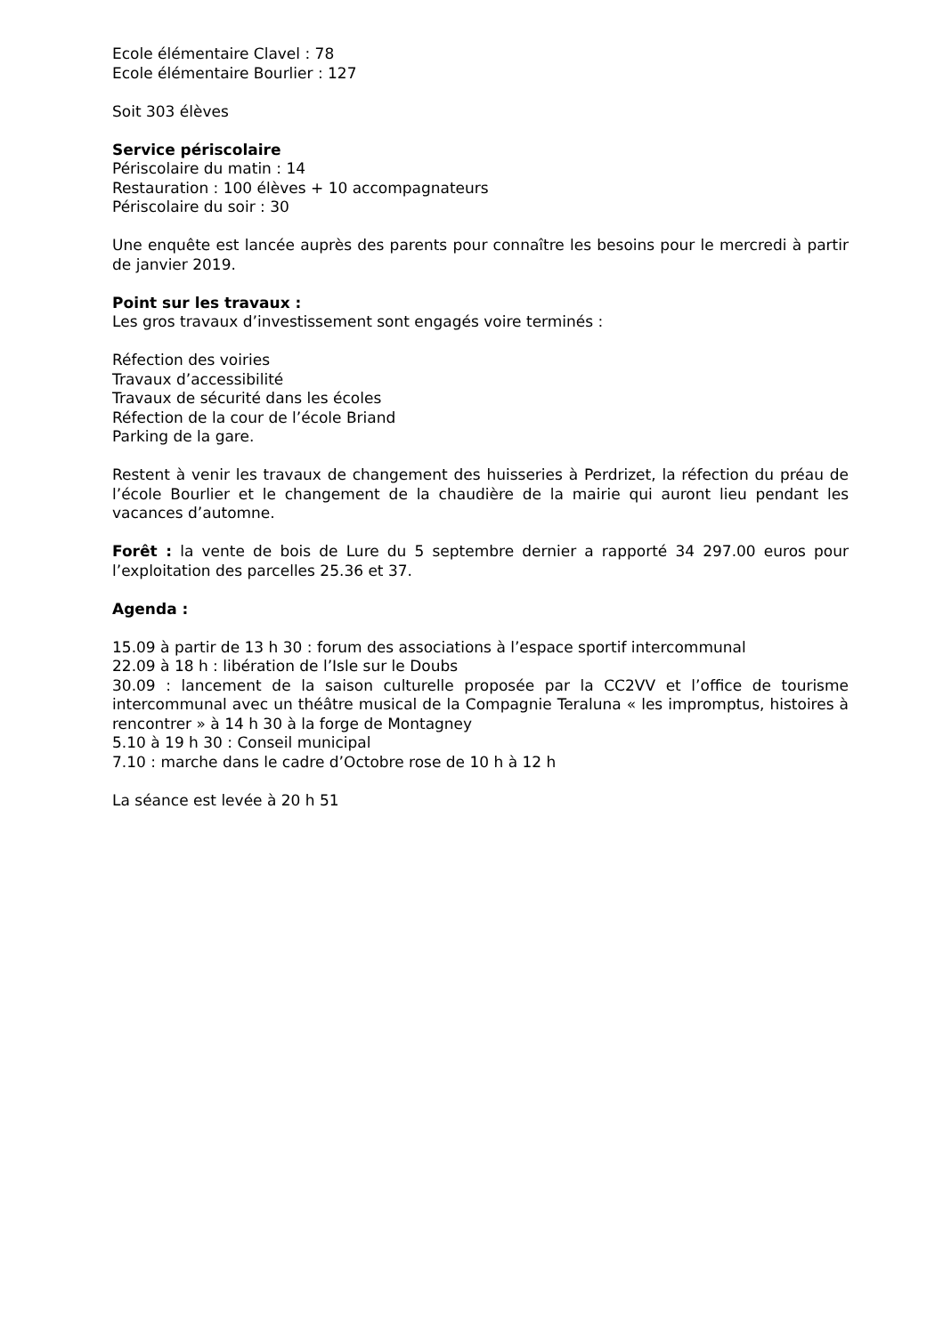Ecole élémentaire Clavel : 78
Ecole élémentaire Bourlier : 127
Soit 303 élèves
Service périscolaire
Périscolaire du matin : 14
Restauration : 100 élèves + 10 accompagnateurs
Périscolaire du soir : 30
Une enquête est lancée auprès des parents pour connaître les besoins pour le mercredi à partir de janvier 2019.
Point sur les travaux :
Les gros travaux d’investissement sont engagés voire terminés :
Réfection des voiries
Travaux d’accessibilité
Travaux de sécurité dans les écoles
Réfection de la cour de l’école Briand
Parking de la gare.
Restent à venir les travaux de changement des huisseries à Perdrizet, la réfection du préau de l’école Bourlier et le changement de la chaudière de la mairie qui auront lieu pendant les vacances d’automne.
Forêt : la vente de bois de Lure du 5 septembre dernier a rapporté 34 297.00 euros pour l’exploitation des parcelles 25.36 et 37.
Agenda :
15.09 à partir de 13 h 30 : forum des associations à l’espace sportif intercommunal
22.09 à 18 h : libération de l’Isle sur le Doubs
30.09 : lancement de la saison culturelle proposée par la CC2VV et l’office de tourisme intercommunal avec un théâtre musical de la Compagnie Teraluna « les impromptus, histoires à rencontrer » à 14 h 30 à la forge de Montagney
5.10 à 19 h 30 : Conseil municipal
7.10 : marche dans le cadre d’Octobre rose de 10 h à 12 h
La séance est levée à 20 h 51